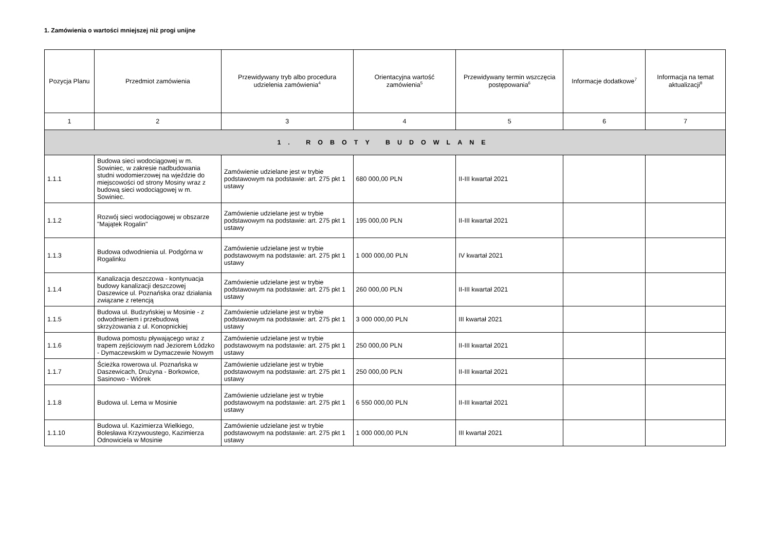1. Zamówienia o wartości mniejszej niż progi unijne
| Pozycja Planu | Przedmiot zamówienia | Przewidywany tryb albo procedura udzielenia zamówienia<sup>4</sup> | Orientacyjna wartość zamówienia<sup>5</sup> | Przewidywany termin wszczęcia postępowania<sup>6</sup> | Informacje dodatkowe<sup>7</sup> | Informacja na temat aktualizacji<sup>8</sup> |
| --- | --- | --- | --- | --- | --- | --- |
| 1 | 2 | 3 | 4 | 5 | 6 | 7 |
| 1. ROBOTY BUDOWLANE | | | | | | |
| 1.1.1 | Budowa sieci wodociągowej w m. Sowiniec, w zakresie nadbudowania studni wodomierzowej na wjeździe do miejscowości od strony Mosiny wraz z budową sieci wodociągowej w m. Sowiniec. | Zamówienie udzielane jest w trybie podstawowym na podstawie: art. 275 pkt 1 ustawy | 680 000,00 PLN | II-III kwartał 2021 | | |
| 1.1.2 | Rozwój sieci wodociągowej w obszarze "Majątek Rogalin" | Zamówienie udzielane jest w trybie podstawowym na podstawie: art. 275 pkt 1 ustawy | 195 000,00 PLN | II-III kwartał 2021 | | |
| 1.1.3 | Budowa odwodnienia ul. Podgórna w Rogalinku | Zamówienie udzielane jest w trybie podstawowym na podstawie: art. 275 pkt 1 ustawy | 1 000 000,00 PLN | IV kwartał 2021 | | |
| 1.1.4 | Kanalizacja deszczowa - kontynuacja budowy kanalizacji deszczowej Daszewice ul. Poznańska oraz działania związane z retencją | Zamówienie udzielane jest w trybie podstawowym na podstawie: art. 275 pkt 1 ustawy | 260 000,00 PLN | II-III kwartał 2021 | | |
| 1.1.5 | Budowa ul. Budzyńskiej w Mosinie - z odwodnieniem i przebudową skrzyżowania z ul. Konopnickiej | Zamówienie udzielane jest w trybie podstawowym na podstawie: art. 275 pkt 1 ustawy | 3 000 000,00 PLN | III kwartał 2021 | | |
| 1.1.6 | Budowa pomostu pływającego wraz z trapem zejściowym nad Jeziorem Łódzko - Dymaczewskim w Dymaczewie Nowym | Zamówienie udzielane jest w trybie podstawowym na podstawie: art. 275 pkt 1 ustawy | 250 000,00 PLN | II-III kwartał 2021 | | |
| 1.1.7 | Ścieżka rowerowa ul. Poznańska w Daszewicach, Drużyna - Borkowice, Sasinowo - Wiórek | Zamówienie udzielane jest w trybie podstawowym na podstawie: art. 275 pkt 1 ustawy | 250 000,00 PLN | II-III kwartał 2021 | | |
| 1.1.8 | Budowa ul. Lema w Mosinie | Zamówienie udzielane jest w trybie podstawowym na podstawie: art. 275 pkt 1 ustawy | 6 550 000,00 PLN | II-III kwartał 2021 | | |
| 1.1.10 | Budowa ul. Kazimierza Wielkiego, Bolesława Krzywoustego, Kazimierza Odnowiciela w Mosinie | Zamówienie udzielane jest w trybie podstawowym na podstawie: art. 275 pkt 1 ustawy | 1 000 000,00 PLN | III kwartał 2021 | | |